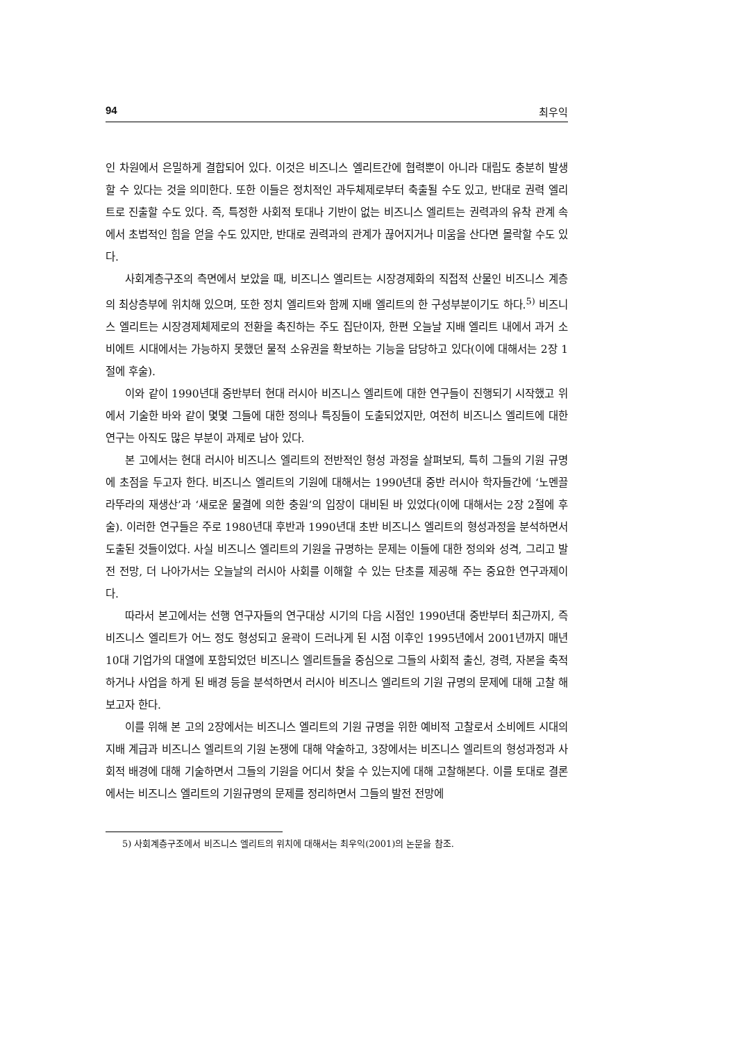94 최우익
인 차원에서 은밀하게 결합되어 있다. 이것은 비즈니스 엘리트간에 협력뿐이 아니라 대립도 충분히 발생할 수 있다는 것을 의미한다. 또한 이들은 정치적인 과두체제로부터 축출될 수도 있고, 반대로 권력 엘리트로 진출할 수도 있다. 즉, 특정한 사회적 토대나 기반이 없는 비즈니스 엘리트는 권력과의 유착 관계 속에서 초법적인 힘을 얻을 수도 있지만, 반대로 권력과의 관계가 끊어지거나 미움을 산다면 몰락할 수도 있다.
사회계층구조의 측면에서 보았을 때, 비즈니스 엘리트는 시장경제화의 직접적 산물인 비즈니스 계층의 최상층부에 위치해 있으며, 또한 정치 엘리트와 함께 지배 엘리트의 한 구성부분이기도 하다.<sup>5)</sup> 비즈니스 엘리트는 시장경제체제로의 전환을 촉진하는 주도 집단이자, 한편 오늘날 지배 엘리트 내에서 과거 소비에트 시대에서는 가능하지 못했던 물적 소유권을 확보하는 기능을 담당하고 있다(이에 대해서는 2장 1절에 후술).
이와 같이 1990년대 중반부터 현대 러시아 비즈니스 엘리트에 대한 연구들이 진행되기 시작했고 위에서 기술한 바와 같이 몇몇 그들에 대한 정의나 특징들이 도출되었지만, 여전히 비즈니스 엘리트에 대한 연구는 아직도 많은 부분이 과제로 남아 있다.
본 고에서는 현대 러시아 비즈니스 엘리트의 전반적인 형성 과정을 살펴보되, 특히 그들의 기원 규명에 초점을 두고자 한다. 비즈니스 엘리트의 기원에 대해서는 1990년대 중반 러시아 학자들간에 ‘노멘끌라뚜라의 재생산’과 ‘새로운 물결에 의한 충원’의 입장이 대비된 바 있었다(이에 대해서는 2장 2절에 후술). 이러한 연구들은 주로 1980년대 후반과 1990년대 초반 비즈니스 엘리트의 형성과정을 분석하면서 도출된 것들이었다. 사실 비즈니스 엘리트의 기원을 규명하는 문제는 이들에 대한 정의와 성격, 그리고 발전 전망, 더 나아가서는 오늘날의 러시아 사회를 이해할 수 있는 단초를 제공해 주는 중요한 연구과제이다.
따라서 본고에서는 선행 연구자들의 연구대상 시기의 다음 시점인 1990년대 중반부터 최근까지, 즉 비즈니스 엘리트가 어느 정도 형성되고 윤곽이 드러나게 된 시점 이후인 1995년에서 2001년까지 매년 10대 기업가의 대열에 포함되었던 비즈니스 엘리트들을 중심으로 그들의 사회적 출신, 경력, 자본을 축적하거나 사업을 하게 된 배경 등을 분석하면서 러시아 비즈니스 엘리트의 기원 규명의 문제에 대해 고찰 해보고자 한다.
이를 위해 본 고의 2장에서는 비즈니스 엘리트의 기원 규명을 위한 예비적 고찰로서 소비에트 시대의 지배 계급과 비즈니스 엘리트의 기원 논쟁에 대해 약술하고, 3장에서는 비즈니스 엘리트의 형성과정과 사회적 배경에 대해 기술하면서 그들의 기원을 어디서 찾을 수 있는지에 대해 고찰해본다. 이를 토대로 결론에서는 비즈니스 엘리트의 기원규명의 문제를 정리하면서 그들의 발전 전망에
5) 사회계층구조에서 비즈니스 엘리트의 위치에 대해서는 최우익(2001)의 논문을 참조.